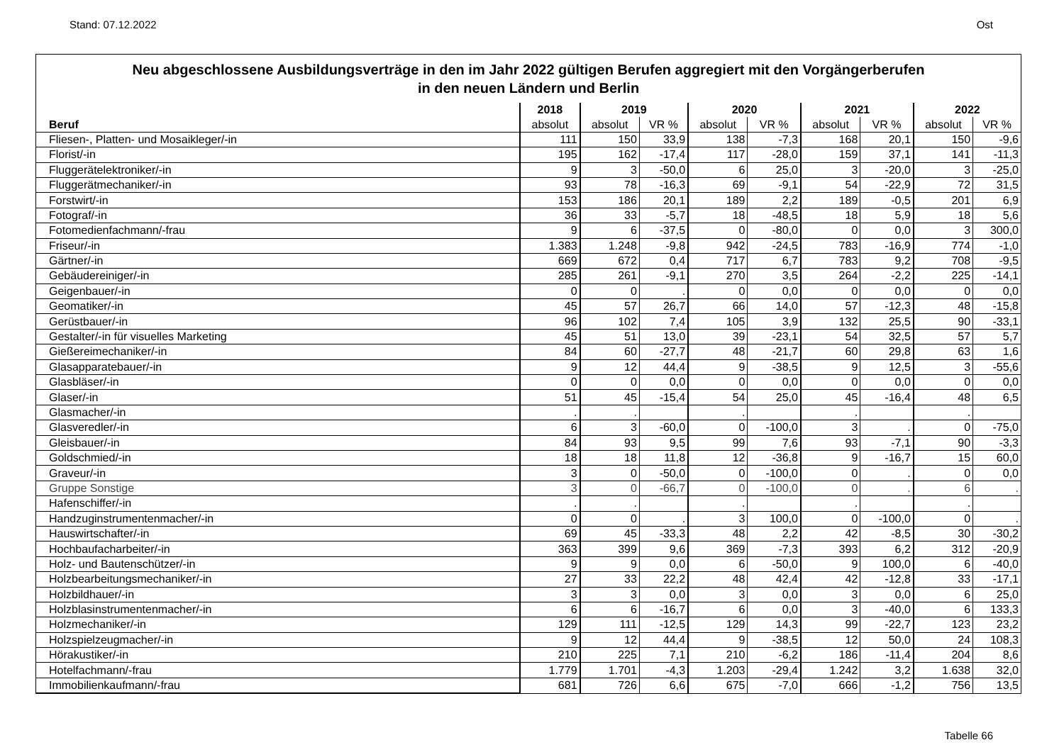Stand: 07.12.2022 Ost
Neu abgeschlossene Ausbildungsverträge in den im Jahr 2022 gültigen Berufen aggregiert mit den Vorgängerberufen
in den neuen Ländern und Berlin
| | 2018 | 2019 | | 2020 | | 2021 | | 2022 | |
| --- | --- | --- | --- | --- | --- | --- | --- | --- | --- |
| Beruf | absolut | absolut | VR % | absolut | VR % | absolut | VR % | absolut | VR % |
| Fliesen-, Platten- und Mosaikleger/-in | 111 | 150 | 33,9 | 138 | -7,3 | 168 | 20,1 | 150 | -9,6 |
| Florist/-in | 195 | 162 | -17,4 | 117 | -28,0 | 159 | 37,1 | 141 | -11,3 |
| Fluggerätelektroniker/-in | 9 | 3 | -50,0 | 6 | 25,0 | 3 | -20,0 | 3 | -25,0 |
| Fluggerätmechaniker/-in | 93 | 78 | -16,3 | 69 | -9,1 | 54 | -22,9 | 72 | 31,5 |
| Forstwirt/-in | 153 | 186 | 20,1 | 189 | 2,2 | 189 | -0,5 | 201 | 6,9 |
| Fotograf/-in | 36 | 33 | -5,7 | 18 | -48,5 | 18 | 5,9 | 18 | 5,6 |
| Fotomedienfachmann/-frau | 9 | 6 | -37,5 | 0 | -80,0 | 0 | 0,0 | 3 | 300,0 |
| Friseur/-in | 1.383 | 1.248 | -9,8 | 942 | -24,5 | 783 | -16,9 | 774 | -1,0 |
| Gärtner/-in | 669 | 672 | 0,4 | 717 | 6,7 | 783 | 9,2 | 708 | -9,5 |
| Gebäudereiniger/-in | 285 | 261 | -9,1 | 270 | 3,5 | 264 | -2,2 | 225 | -14,1 |
| Geigenbauer/-in | 0 | 0 | . | 0 | 0,0 | 0 | 0,0 | 0 | 0,0 |
| Geomatiker/-in | 45 | 57 | 26,7 | 66 | 14,0 | 57 | -12,3 | 48 | -15,8 |
| Gerüstbauer/-in | 96 | 102 | 7,4 | 105 | 3,9 | 132 | 25,5 | 90 | -33,1 |
| Gestalter/-in für visuelles Marketing | 45 | 51 | 13,0 | 39 | -23,1 | 54 | 32,5 | 57 | 5,7 |
| Gießereimechaniker/-in | 84 | 60 | -27,7 | 48 | -21,7 | 60 | 29,8 | 63 | 1,6 |
| Glasapparatebauer/-in | 9 | 12 | 44,4 | 9 | -38,5 | 9 | 12,5 | 3 | -55,6 |
| Glasbläser/-in | 0 | 0 | 0,0 | 0 | 0,0 | 0 | 0,0 | 0 | 0,0 |
| Glaser/-in | 51 | 45 | -15,4 | 54 | 25,0 | 45 | -16,4 | 48 | 6,5 |
| Glasmacher/-in | . | . | | . | | . | | . | |
| Glasveredler/-in | 6 | 3 | -60,0 | 0 | -100,0 | 3 | . | 0 | -75,0 |
| Gleisbauer/-in | 84 | 93 | 9,5 | 99 | 7,6 | 93 | -7,1 | 90 | -3,3 |
| Goldschmied/-in | 18 | 18 | 11,8 | 12 | -36,8 | 9 | -16,7 | 15 | 60,0 |
| Graveur/-in | 3 | 0 | -50,0 | 0 | -100,0 | 0 | . | 0 | 0,0 |
| Gruppe Sonstige | 3 | 0 | -66,7 | 0 | -100,0 | 0 | . | 6 | . |
| Hafenschiffer/-in | . | . | | . | | . | | . | |
| Handzuginstrumentenmacher/-in | 0 | 0 | . | 3 | 100,0 | 0 | -100,0 | 0 | . |
| Hauswirtschafter/-in | 69 | 45 | -33,3 | 48 | 2,2 | 42 | -8,5 | 30 | -30,2 |
| Hochbaufacharbeiter/-in | 363 | 399 | 9,6 | 369 | -7,3 | 393 | 6,2 | 312 | -20,9 |
| Holz- und Bautenschützer/-in | 9 | 9 | 0,0 | 6 | -50,0 | 9 | 100,0 | 6 | -40,0 |
| Holzbearbeitungsmechaniker/-in | 27 | 33 | 22,2 | 48 | 42,4 | 42 | -12,8 | 33 | -17,1 |
| Holzbildhauer/-in | 3 | 3 | 0,0 | 3 | 0,0 | 3 | 0,0 | 6 | 25,0 |
| Holzblasinstrumentenmacher/-in | 6 | 6 | -16,7 | 6 | 0,0 | 3 | -40,0 | 6 | 133,3 |
| Holzmechaniker/-in | 129 | 111 | -12,5 | 129 | 14,3 | 99 | -22,7 | 123 | 23,2 |
| Holzspielzeugmacher/-in | 9 | 12 | 44,4 | 9 | -38,5 | 12 | 50,0 | 24 | 108,3 |
| Hörakustiker/-in | 210 | 225 | 7,1 | 210 | -6,2 | 186 | -11,4 | 204 | 8,6 |
| Hotelfachmann/-frau | 1.779 | 1.701 | -4,3 | 1.203 | -29,4 | 1.242 | 3,2 | 1.638 | 32,0 |
| Immobilienkaufmann/-frau | 681 | 726 | 6,6 | 675 | -7,0 | 666 | -1,2 | 756 | 13,5 |
Tabelle 66